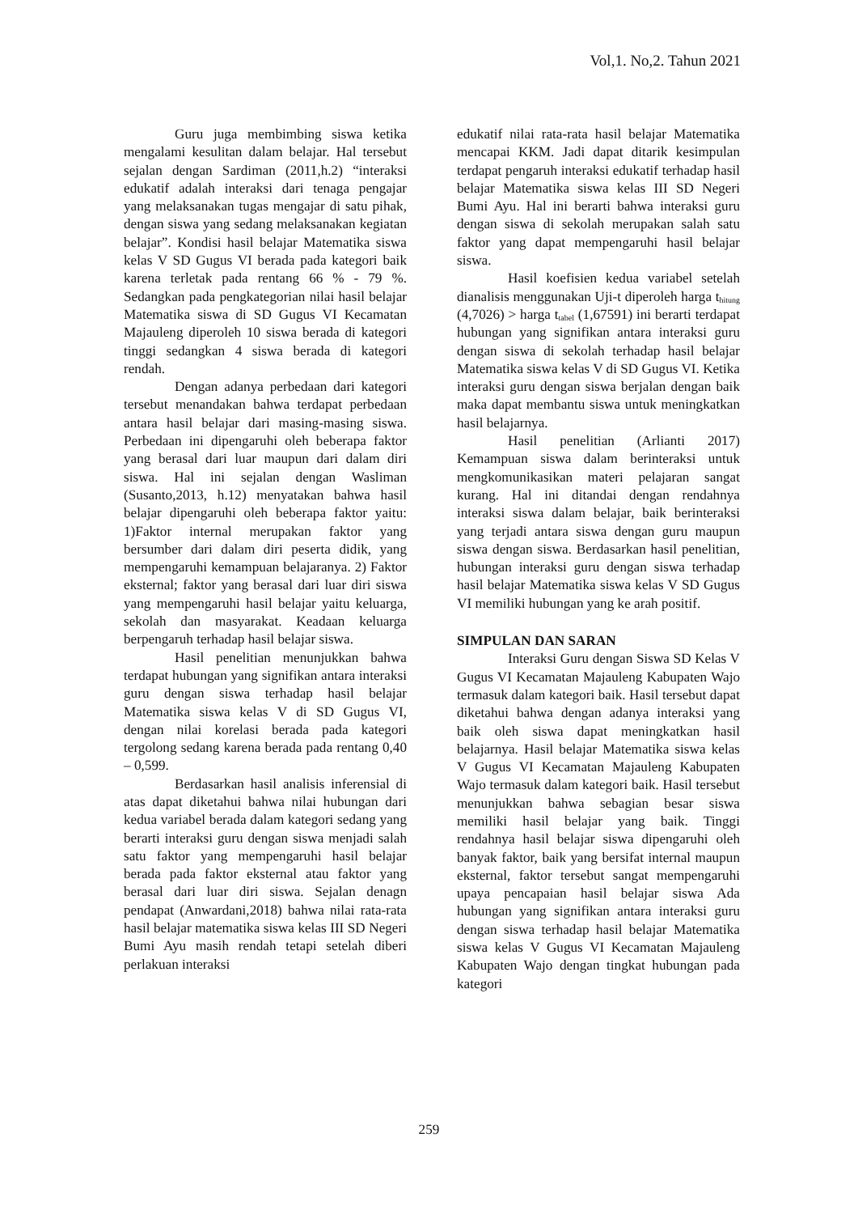Vol,1. No,2. Tahun 2021
Guru juga membimbing siswa ketika mengalami kesulitan dalam belajar. Hal tersebut sejalan dengan Sardiman (2011,h.2) “interaksi edukatif adalah interaksi dari tenaga pengajar yang melaksanakan tugas mengajar di satu pihak, dengan siswa yang sedang melaksanakan kegiatan belajar”. Kondisi hasil belajar Matematika siswa kelas V SD Gugus VI berada pada kategori baik karena terletak pada rentang 66 % - 79 %. Sedangkan pada pengkategorian nilai hasil belajar Matematika siswa di SD Gugus VI Kecamatan Majauleng diperoleh 10 siswa berada di kategori tinggi sedangkan 4 siswa berada di kategori rendah.
Dengan adanya perbedaan dari kategori tersebut menandakan bahwa terdapat perbedaan antara hasil belajar dari masing-masing siswa. Perbedaan ini dipengaruhi oleh beberapa faktor yang berasal dari luar maupun dari dalam diri siswa. Hal ini sejalan dengan Wasliman (Susanto,2013, h.12) menyatakan bahwa hasil belajar dipengaruhi oleh beberapa faktor yaitu: 1)Faktor internal merupakan faktor yang bersumber dari dalam diri peserta didik, yang mempengaruhi kemampuan belajaranya. 2) Faktor eksternal; faktor yang berasal dari luar diri siswa yang mempengaruhi hasil belajar yaitu keluarga, sekolah dan masyarakat. Keadaan keluarga berpengaruh terhadap hasil belajar siswa.
Hasil penelitian menunjukkan bahwa terdapat hubungan yang signifikan antara interaksi guru dengan siswa terhadap hasil belajar Matematika siswa kelas V di SD Gugus VI, dengan nilai korelasi berada pada kategori tergolong sedang karena berada pada rentang 0,40 – 0,599.
Berdasarkan hasil analisis inferensial di atas dapat diketahui bahwa nilai hubungan dari kedua variabel berada dalam kategori sedang yang berarti interaksi guru dengan siswa menjadi salah satu faktor yang mempengaruhi hasil belajar berada pada faktor eksternal atau faktor yang berasal dari luar diri siswa. Sejalan denagn pendapat (Anwardani,2018) bahwa nilai rata-rata hasil belajar matematika siswa kelas III SD Negeri Bumi Ayu masih rendah tetapi setelah diberi perlakuan interaksi
edukatif nilai rata-rata hasil belajar Matematika mencapai KKM. Jadi dapat ditarik kesimpulan terdapat pengaruh interaksi edukatif terhadap hasil belajar Matematika siswa kelas III SD Negeri Bumi Ayu. Hal ini berarti bahwa interaksi guru dengan siswa di sekolah merupakan salah satu faktor yang dapat mempengaruhi hasil belajar siswa.
Hasil koefisien kedua variabel setelah dianalisis menggunakan Uji-t diperoleh harga t<sub>hitung</sub> (4,7026) > harga t<sub>tabel</sub> (1,67591) ini berarti terdapat hubungan yang signifikan antara interaksi guru dengan siswa di sekolah terhadap hasil belajar Matematika siswa kelas V di SD Gugus VI. Ketika interaksi guru dengan siswa berjalan dengan baik maka dapat membantu siswa untuk meningkatkan hasil belajarnya.
Hasil penelitian (Arlianti 2017) Kemampuan siswa dalam berinteraksi untuk mengkomunikasikan materi pelajaran sangat kurang. Hal ini ditandai dengan rendahnya interaksi siswa dalam belajar, baik berinteraksi yang terjadi antara siswa dengan guru maupun siswa dengan siswa. Berdasarkan hasil penelitian, hubungan interaksi guru dengan siswa terhadap hasil belajar Matematika siswa kelas V SD Gugus VI memiliki hubungan yang ke arah positif.
SIMPULAN DAN SARAN
Interaksi Guru dengan Siswa SD Kelas V Gugus VI Kecamatan Majauleng Kabupaten Wajo termasuk dalam kategori baik. Hasil tersebut dapat diketahui bahwa dengan adanya interaksi yang baik oleh siswa dapat meningkatkan hasil belajarnya. Hasil belajar Matematika siswa kelas V Gugus VI Kecamatan Majauleng Kabupaten Wajo termasuk dalam kategori baik. Hasil tersebut menunjukkan bahwa sebagian besar siswa memiliki hasil belajar yang baik. Tinggi rendahnya hasil belajar siswa dipengaruhi oleh banyak faktor, baik yang bersifat internal maupun eksternal, faktor tersebut sangat mempengaruhi upaya pencapaian hasil belajar siswa Ada hubungan yang signifikan antara interaksi guru dengan siswa terhadap hasil belajar Matematika siswa kelas V Gugus VI Kecamatan Majauleng Kabupaten Wajo dengan tingkat hubungan pada kategori
259